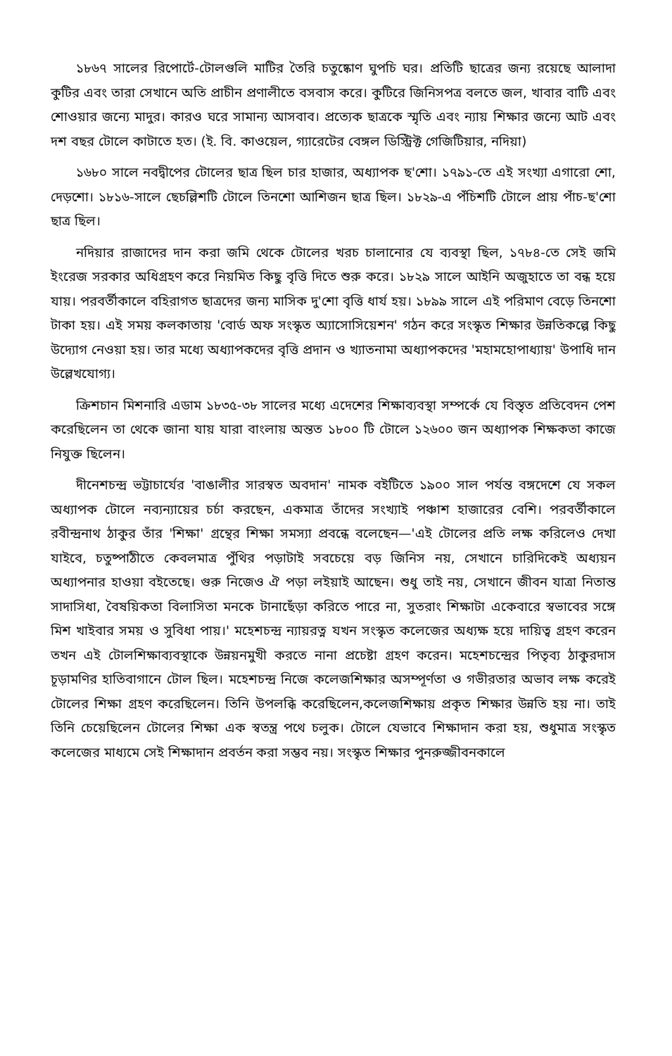১৮৬৭ সালের রিপোর্টে-টোলগুলি মাটির তৈরি চতুষ্কোণ ঘুপচি ঘর। প্রতিটি ছাত্রের জন্য রয়েছে আলাদা কুটির এবং তারা সেখানে অতি প্রাচীন প্রণালীতে বসবাস করে। কুটিরে জিনিসপত্র বলতে জল, খাবার বাটি এবং শোওয়ার জন্যে মাদুর। কারও ঘরে সামান্য আসবাব। প্রত্যেক ছাত্রকে স্মৃতি এবং ন্যায় শিক্ষার জন্যে আট এবং দশ বছর টোলে কাটাতে হত। (ই. বি. কাওয়েল, গ্যারেটের বেঙ্গল ডিস্ট্রিক্ট গেজিটিয়ার, নদিয়া)
১৬৮০ সালে নবদ্বীপের টোলের ছাত্র ছিল চার হাজার, অধ্যাপক ছ'শো। ১৭৯১-তে এই সংখ্যা এগারো শো, দেড়শো। ১৮১৬-সালে ছেচল্লিশটি টোলে তিনশো আশিজন ছাত্র ছিল। ১৮২৯-এ পঁচিশটি টোলে প্রায় পাঁচ-ছ'শো ছাত্র ছিল।
নদিয়ার রাজাদের দান করা জমি থেকে টোলের খরচ চালানোর যে ব্যবস্থা ছিল, ১৭৮৪-তে সেই জমি ইংরেজ সরকার অধিগ্রহণ করে নিয়মিত কিছু বৃত্তি দিতে শুরু করে। ১৮২৯ সালে আইনি অজুহাতে তা বন্ধ হয়ে যায়। পরবর্তীকালে বহিরাগত ছাত্রদের জন্য মাসিক দু'শো বৃত্তি ধার্য হয়। ১৮৯৯ সালে এই পরিমাণ বেড়ে তিনশো টাকা হয়। এই সময় কলকাতায় 'বোর্ড অফ সংস্কৃত অ্যাসোসিয়েশন' গঠন করে সংস্কৃত শিক্ষার উন্নতিকল্পে কিছু উদ্যোগ নেওয়া হয়। তার মধ্যে অধ্যাপকদের বৃত্তি প্রদান ও খ্যাতনামা অধ্যাপকদের 'মহামহোপাধ্যায়' উপাধি দান উল্লেখযোগ্য।
ক্রিশচান মিশনারি এডাম ১৮৩৫-৩৮ সালের মধ্যে এদেশের শিক্ষাব্যবস্থা সম্পর্কে যে বিস্তৃত প্রতিবেদন পেশ করেছিলেন তা থেকে জানা যায় যারা বাংলায় অন্তত ১৮০০ টি টোলে ১২৬০০ জন অধ্যাপক শিক্ষকতা কাজে নিযুক্ত ছিলেন।
দীনেশচন্দ্র ভট্টাচার্যের 'বাঙালীর সারস্বত অবদান' নামক বইটিতে ১৯০০ সাল পর্যন্ত বঙ্গদেশে যে সকল অধ্যাপক টোলে নব্যন্যায়ের চর্চা করছেন, একমাত্র তাঁদের সংখ্যাই পঞ্চাশ হাজারের বেশি। পরবর্তীকালে রবীন্দ্রনাথ ঠাকুর তাঁর 'শিক্ষা' গ্রন্থের শিক্ষা সমস্যা প্রবন্ধে বলেছেন—'এই টোলের প্রতি লক্ষ করিলেও দেখা যাইবে, চতুষ্পাঠীতে কেবলমাত্র পুঁথির পড়াটাই সবচেয়ে বড় জিনিস নয়, সেখানে চারিদিকেই অধ্যয়ন অধ্যাপনার হাওয়া বইতেছে। গুরু নিজেও ঐ পড়া লইয়াই আছেন। শুধু তাই নয়, সেখানে জীবন যাত্রা নিতান্ত সাদাসিধা, বৈষয়িকতা বিলাসিতা মনকে টানাছেঁড়া করিতে পারে না, সুতরাং শিক্ষাটা একেবারে স্বভাবের সঙ্গে মিশ খাইবার সময় ও সুবিধা পায়।' মহেশচন্দ্র ন্যায়রত্ন যখন সংস্কৃত কলেজের অধ্যক্ষ হয়ে দায়িত্ব গ্রহণ করেন তখন এই টোলশিক্ষাব্যবস্থাকে উন্নয়নমুখী করতে নানা প্রচেষ্টা গ্রহণ করেন। মহেশচন্দ্রের পিতৃব্য ঠাকুরদাস চূড়ামণির হাতিবাগানে টোল ছিল। মহেশচন্দ্র নিজে কলেজশিক্ষার অসম্পূর্ণতা ও গভীরতার অভাব লক্ষ করেই টোলের শিক্ষা গ্রহণ করেছিলেন। তিনি উপলব্ধি করেছিলেন,কলেজশিক্ষায় প্রকৃত শিক্ষার উন্নতি হয় না। তাই তিনি চেয়েছিলেন টোলের শিক্ষা এক স্বতন্ত্র পথে চলুক। টোলে যেভাবে শিক্ষাদান করা হয়, শুধুমাত্র সংস্কৃত কলেজের মাধ্যমে সেই শিক্ষাদান প্রবর্তন করা সম্ভব নয়। সংস্কৃত শিক্ষার পুনরুজ্জীবনকালে